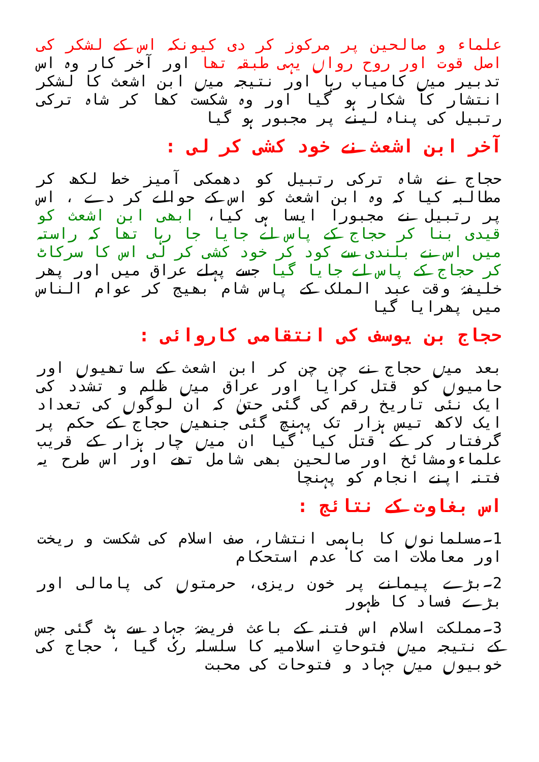علماء و صالحین پر مرکوز کر دی کیونکہ اس کے لشکر کی اصل قوت اور روح رواں یہی طبقہ تھا اور آخر کار وہ اس تدبیر میں کامیاب رہا اور نتیجہ میں ابن اشعث کا لشکر انتشار کا شکار ہو گیا اور وہ شکست کھا کر شاہ ترکی رتبیل کی پناہ لینے پر مجبور ہو گیا
آخر ابن اشعث نے خود کشی کر لی :
حجاج نے شاہ ترکی رتبیل کو دھمکی آمیز خط لکھ کر مطالبہ کیا کہ وہ ابن اشعث کو اس کے حوالے کر دے ، اس پر رتبیل نے مجبورا ایسا ہی کیا، ابھی ابن اشعث کو قیدی بنا کر حجاج کے پاس لے جایا جا رہا تھا کہ راستہ میں اس نے بلندی سے کود کر خود کشی کر لی اس کا سرکاٹ کر حجاج کے پاس لے جایا گیا جسے پہلے عراق میں اور پھر خلیفۂ وقت عبد الملک کے پاس شام بھیج کر عوام الناس میں پھرایا گیا
حجاج بن یوسف کی انتقامی کاروائی :
بعد میں حجاج نے چن چن کر ابن اشعث کے ساتھیوں اور حامیوں کو قتل کرایا اور عراق میں ظلم و تشدد کی ایک نئی تاریخ رقم کی گئی حتیٰ کہ ان لوگوں کی تعداد ایک لاکھ تیس ہزار تک پہنچ گئی جنھیں حجاج کے حکم پر گرفتار کر کے قتل کیا گیا ان میں چار ہزار کے قریب علماءومشائخ اور صالحین بھی شامل تھے اور اس طرح یہ فتنہ اپنے انجام کو پہنچا
اس بغاوت کے نتائج :
1۔مسلمانوں کا باہمی انتشار، صف اسلام کی شکست و ریخت اور معاملات امت کا عدم استحکام
2۔بڑے پیمانے پر خون ریزی، حرمتوں کی پامالی اور بڑے فساد کا ظہور
3۔مملکت اسلام اس فتنہ کے باعث فریضۂ جہاد سے ہٹ گئی جس کے نتیجہ میں فتوحاتِ اسلامیہ کا سلسلہ رک گیا ، حجاج کی خوبیوں میں جہاد و فتوحات کی محبت